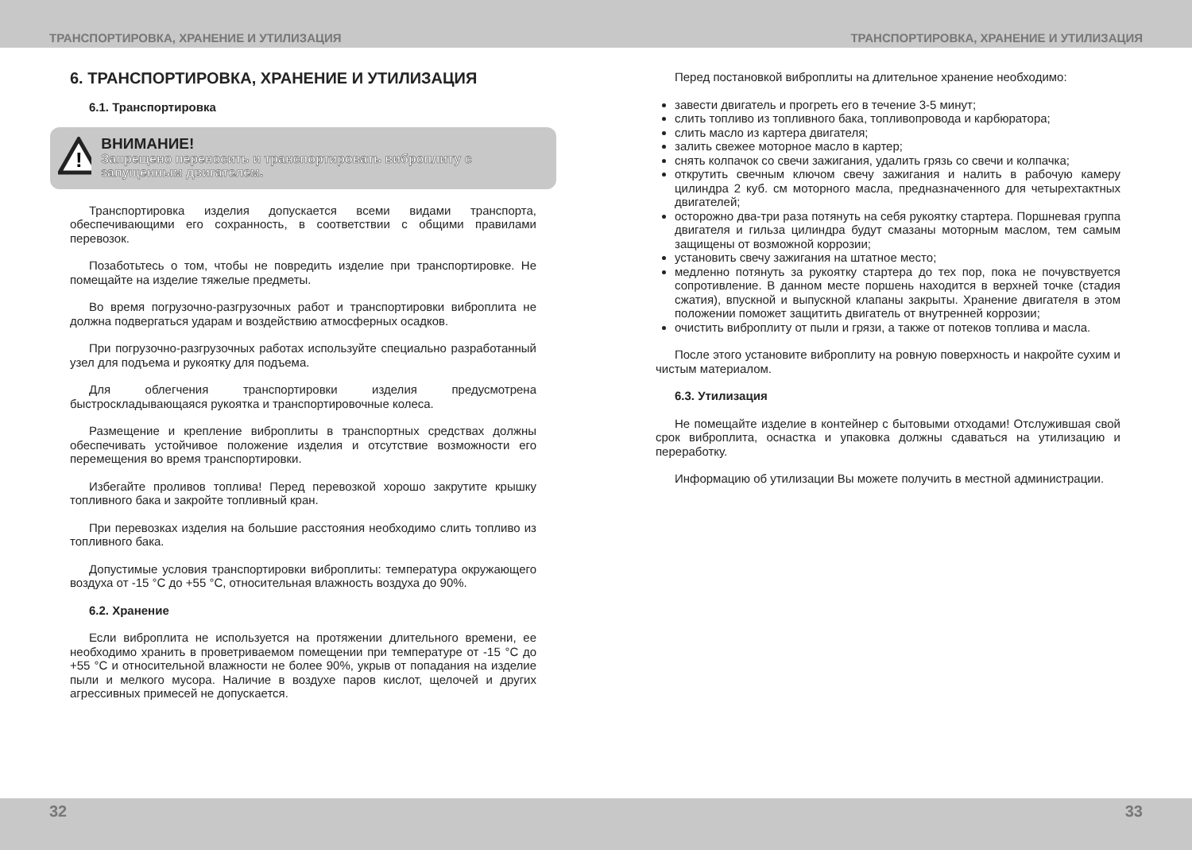ТРАНСПОРТИРОВКА, ХРАНЕНИЕ И УТИЛИЗАЦИЯ ТРАНСПОРТИРОВКА, ХРАНЕНИЕ И УТИЛИЗАЦИЯ
6. ТРАНСПОРТИРОВКА, ХРАНЕНИЕ И УТИЛИЗАЦИЯ
6.1. Транспортировка
!
ВНИМАНИЕ!
Запрещено переносить и транспортировать виброплиту с запущенным двигателем.
Транспортировка изделия допускается всеми видами транспорта, обеспечивающими его сохранность, в соответствии с общими правилами перевозок.
Позаботьтесь о том, чтобы не повредить изделие при транспортировке. Не помещайте на изделие тяжелые предметы.
Во время погрузочно-разгрузочных работ и транспортировки виброплита не должна подвергаться ударам и воздействию атмосферных осадков.
При погрузочно-разгрузочных работах используйте специально разработанный узел для подъема и рукоятку для подъема.
Для облегчения транспортировки изделия предусмотрена быстроскладывающаяся рукоятка и транспортировочные колеса.
Размещение и крепление виброплиты в транспортных средствах должны обеспечивать устойчивое положение изделия и отсутствие возможности его перемещения во время транспортировки.
Избегайте проливов топлива! Перед перевозкой хорошо закрутите крышку топливного бака и закройте топливный кран.
При перевозках изделия на большие расстояния необходимо слить топливо из топливного бака.
Допустимые условия транспортировки виброплиты: температура окружающего воздуха от -15 °C до +55 °C, относительная влажность воздуха до 90%.
6.2. Хранение
Если виброплита не используется на протяжении длительного времени, ее необходимо хранить в проветриваемом помещении при температуре от -15 °C до +55 °C и относительной влажности не более 90%, укрыв от попадания на изделие пыли и мелкого мусора. Наличие в воздухе паров кислот, щелочей и других агрессивных примесей не допускается.
Перед постановкой виброплиты на длительное хранение необходимо:
завести двигатель и прогреть его в течение 3-5 минут;
слить топливо из топливного бака, топливопровода и карбюратора;
слить масло из картера двигателя;
залить свежее моторное масло в картер;
снять колпачок со свечи зажигания, удалить грязь со свечи и колпачка;
открутить свечным ключом свечу зажигания и налить в рабочую камеру цилиндра 2 куб. см моторного масла, предназначенного для четырехтактных двигателей;
осторожно два-три раза потянуть на себя рукоятку стартера. Поршневая группа двигателя и гильза цилиндра будут смазаны моторным маслом, тем самым защищены от возможной коррозии;
установить свечу зажигания на штатное место;
медленно потянуть за рукоятку стартера до тех пор, пока не почувствуется сопротивление. В данном месте поршень находится в верхней точке (стадия сжатия), впускной и выпускной клапаны закрыты. Хранение двигателя в этом положении поможет защитить двигатель от внутренней коррозии;
очистить виброплиту от пыли и грязи, а также от потеков топлива и масла.
После этого установите виброплиту на ровную поверхность и накройте сухим и чистым материалом.
6.3. Утилизация
Не помещайте изделие в контейнер с бытовыми отходами! Отслужившая свой срок виброплита, оснастка и упаковка должны сдаваться на утилизацию и переработку.
Информацию об утилизации Вы можете получить в местной администрации.
32 33